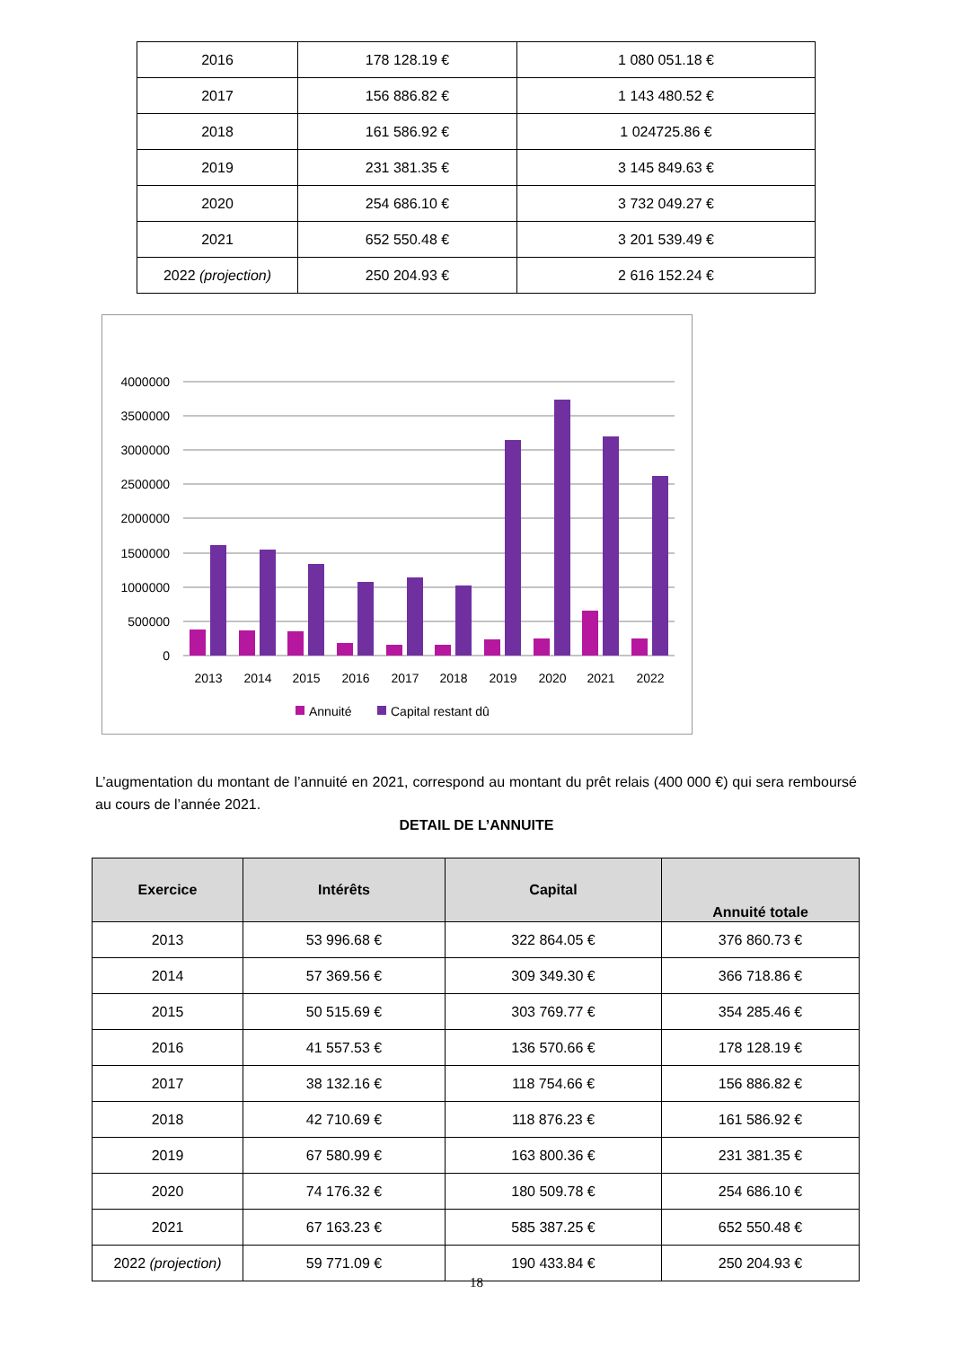| 2016 | 178 128.19 € | 1 080 051.18 € |
| 2017 | 156 886.82 € | 1 143 480.52 € |
| 2018 | 161 586.92 € | 1 024725.86 € |
| 2019 | 231 381.35 € | 3 145 849.63 € |
| 2020 | 254 686.10 € | 3 732 049.27 € |
| 2021 | 652 550.48 € | 3 201 539.49 € |
| 2022 (projection) | 250 204.93 € | 2 616 152.24 € |
4000000
3500000
3000000
2500000
2000000
1500000
1000000
500000
0
2013
2014
2015
2016
2017
2018
2019
2020
2021
2022
Annuité
Capital restant dû
L’augmentation du montant de l’annuité en 2021, correspond au montant du prêt relais (400 000 €) qui sera remboursé au cours de l’année 2021.
DETAIL DE L’ANNUITE
| Exercice | Intérêts | Capital | Annuité totale |
| --- | --- | --- | --- |
| 2013 | 53 996.68 € | 322 864.05 € | 376 860.73 € |
| 2014 | 57 369.56 € | 309 349.30 € | 366 718.86 € |
| 2015 | 50 515.69 € | 303 769.77 € | 354 285.46 € |
| 2016 | 41 557.53 € | 136 570.66 € | 178 128.19 € |
| 2017 | 38 132.16 € | 118 754.66 € | 156 886.82 € |
| 2018 | 42 710.69 € | 118 876.23 € | 161 586.92 € |
| 2019 | 67 580.99 € | 163 800.36 € | 231 381.35 € |
| 2020 | 74 176.32 € | 180 509.78 € | 254 686.10 € |
| 2021 | 67 163.23 € | 585 387.25 € | 652 550.48 € |
| 2022 (projection) | 59 771.09 € | 190 433.84 € | 250 204.93 € |
18